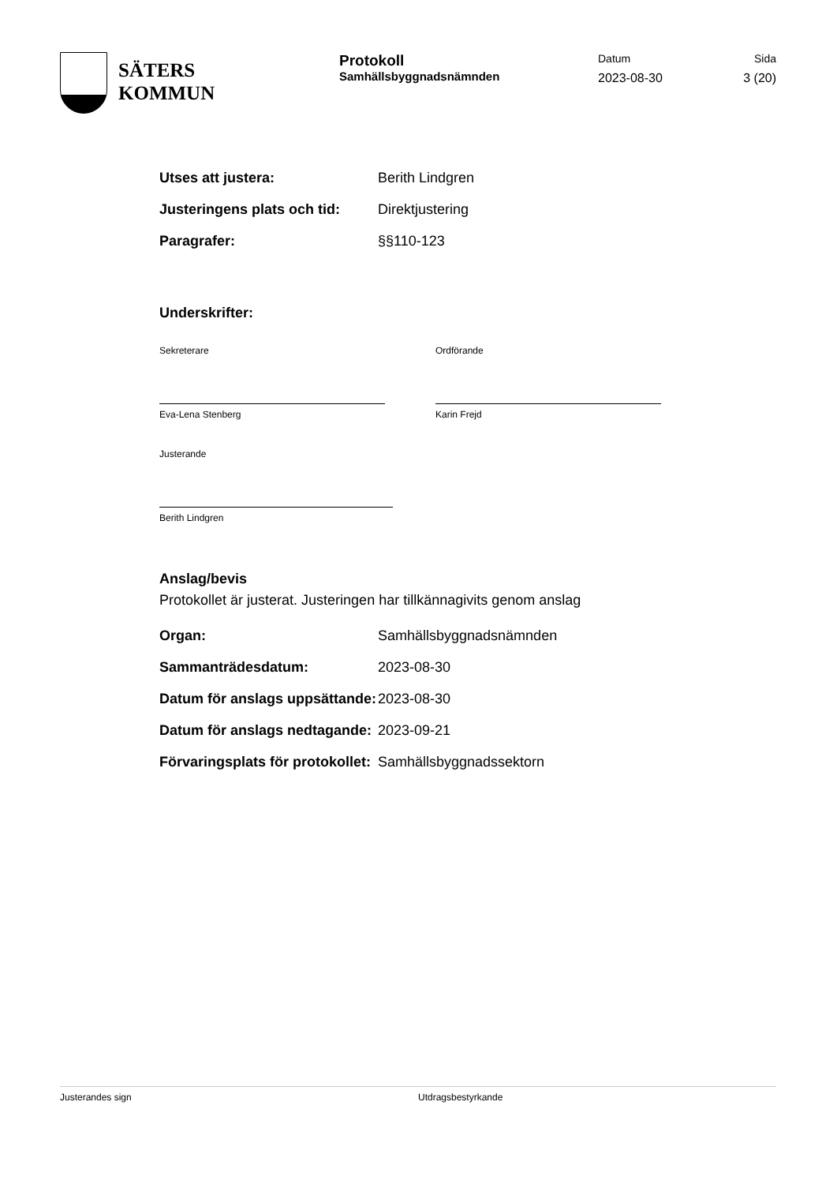SÄTERS
KOMMUN
Protokoll
Samhällsbyggnadsnämnden
Datum
2023-08-30
Sida
3 (20)
Utses att justera: Berith Lindgren
Justeringens plats och tid:
Direktjustering
Paragrafer: §§110-123
Underskrifter:
Sekreterare
Eva-Lena Stenberg
Ordförande
Karin Frejd
Justerande
Berith Lindgren
Anslag/bevis
Protokollet är justerat. Justeringen har tillkännagivits genom anslag
Organ: Samhällsbyggnadsnämnden
Sammanträdesdatum: 2023-08-30
Datum för anslags uppsättande:
2023-08-30
Datum för anslags nedtagande:
2023-09-21
Förvaringsplats för protokollet:
Samhällsbyggnadssektorn
Justerandes sign Utdragsbestyrkande